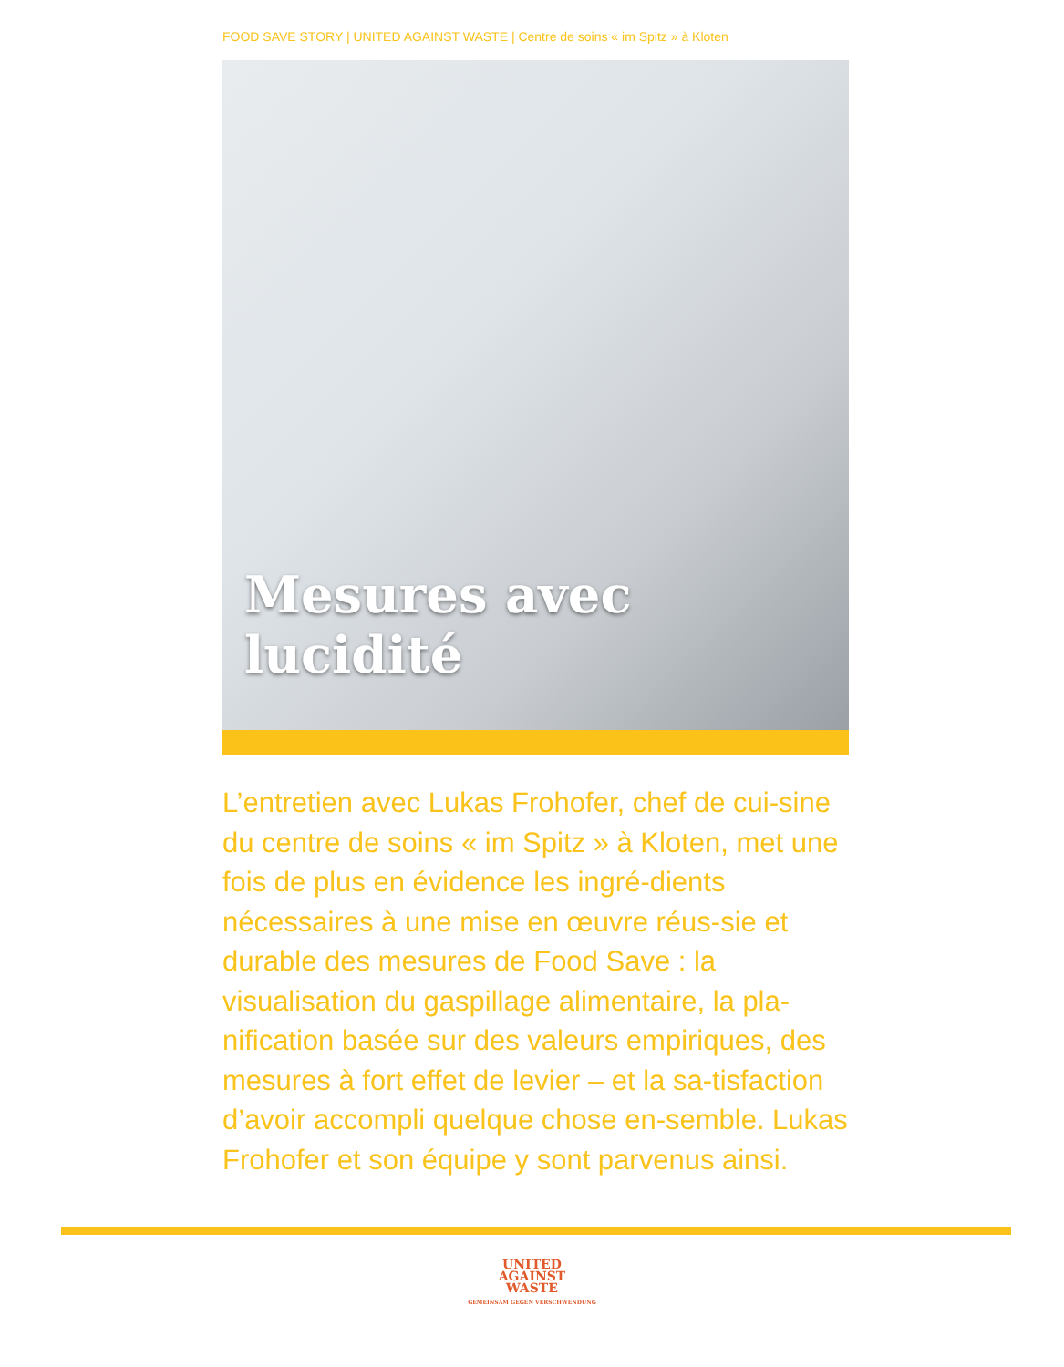FOOD SAVE STORY | UNITED AGAINST WASTE | Centre de soins « im Spitz » à Kloten
Mesures avec lucidité
L’entretien avec Lukas Frohofer, chef de cui-sine du centre de soins « im Spitz » à Kloten, met une fois de plus en évidence les ingré-dients nécessaires à une mise en œuvre réus-sie et durable des mesures de Food Save : la visualisation du gaspillage alimentaire, la pla-nification basée sur des valeurs empiriques, des mesures à fort effet de levier – et la sa-tisfaction d’avoir accompli quelque chose en-semble. Lukas Frohofer et son équipe y sont parvenus ainsi.
UNITED
AGAINST
WASTE
GEMEINSAM GEGEN VERSCHWENDUNG